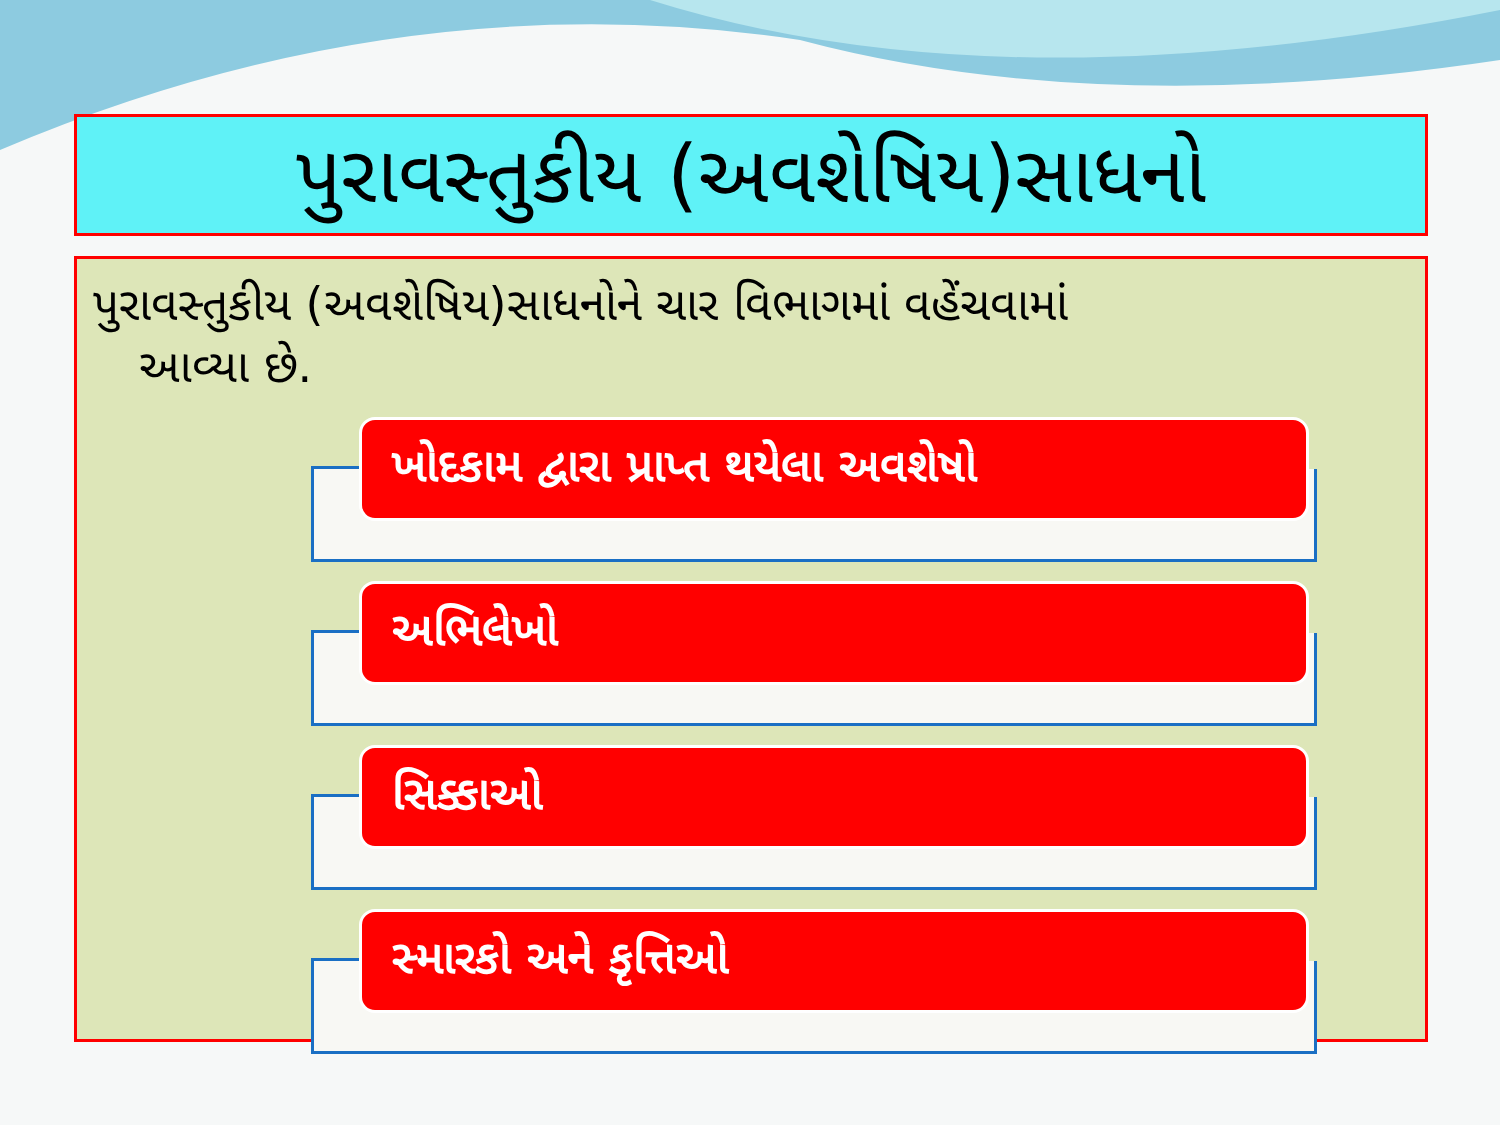પુરાવસ્તુકીય (અવશેષિય)સાધનો
પુરાવસ્તુકીય (અવશેષિય)સાધનોને ચાર વિભાગમાં વહેંચવામાં
આવ્યા છે.
ખોદકામ દ્વારા પ્રાપ્ત થયેલા અવશેષો
અભિલેખો
સિક્કાઓ
સ્મારકો અને કૃત્તિઓ